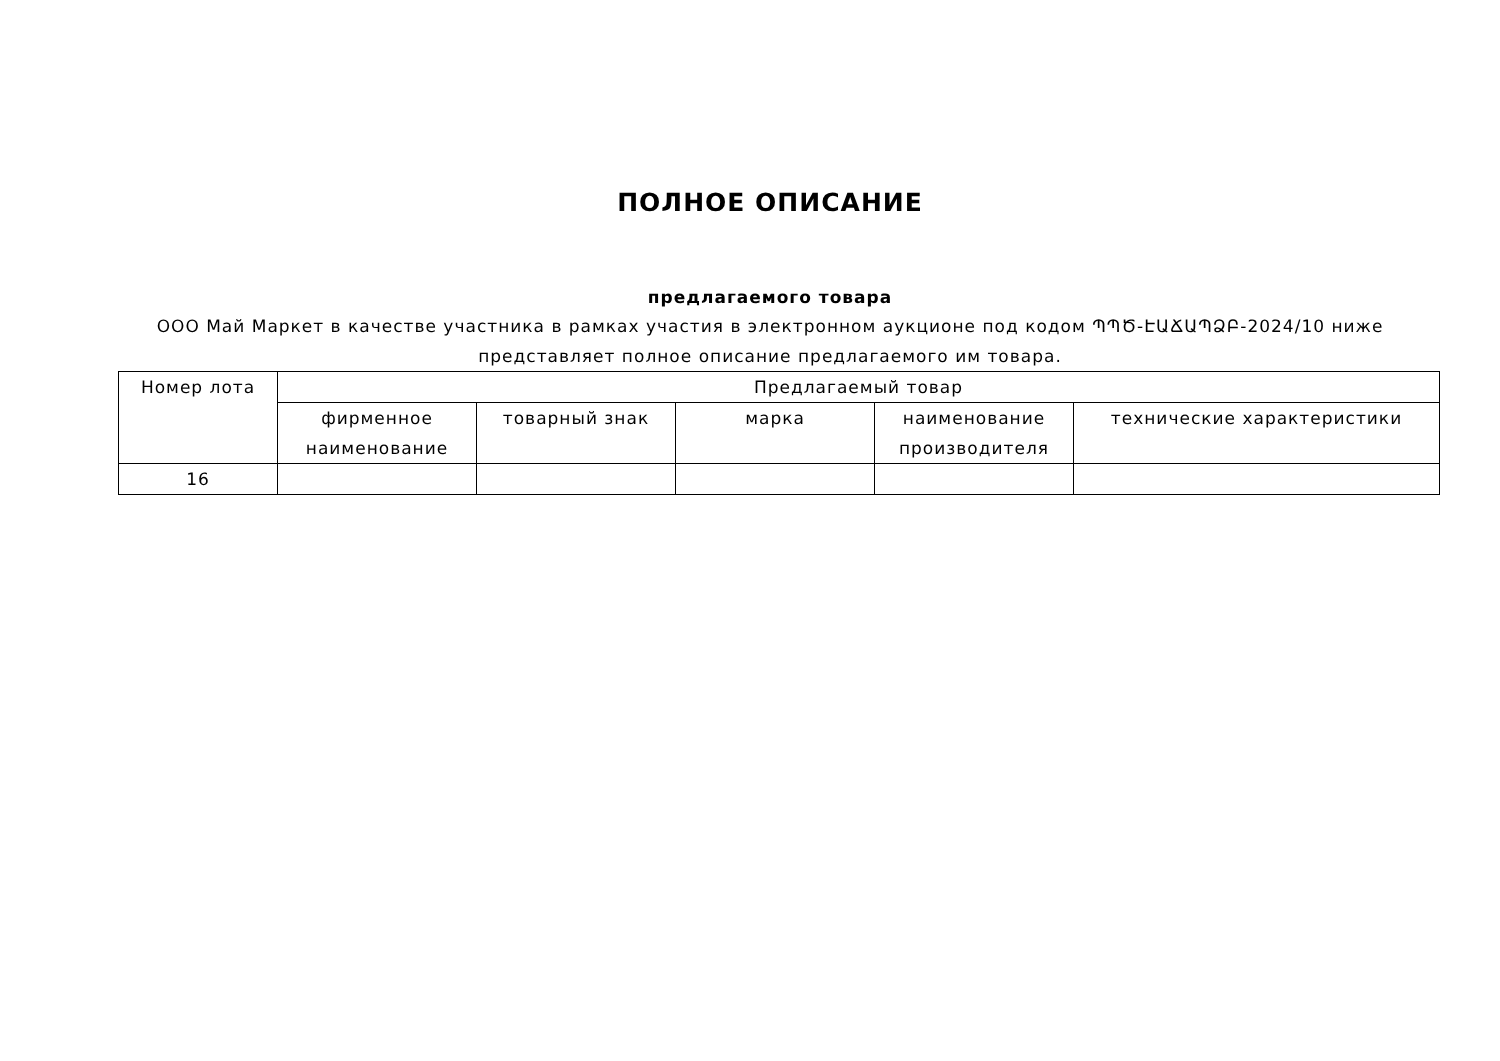ПОЛНОЕ ОПИСАНИЕ
предлагаемого товара
ООО Май Маркет в качестве участника в рамках участия в электронном аукционе под кодом ՊՊԾ-ԷԱՃԱՊՁԲ-2024/10 ниже представляет полное описание предлагаемого им товара.
| Номер лота | Предлагаемый товар | | | | |
| --- | --- | --- | --- | --- | --- |
| | фирменное наименование | товарный знак | марка | наименование производителя | технические характеристики |
| 16 | | | | | |